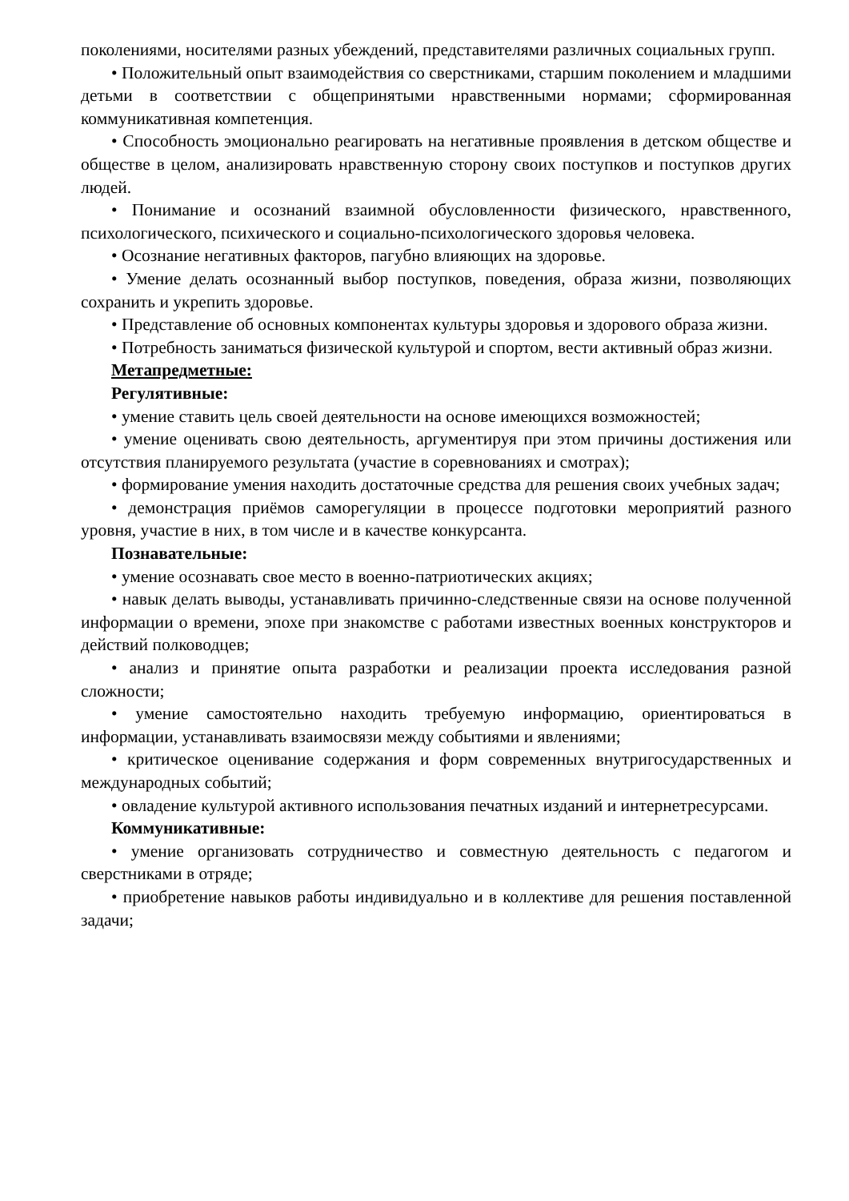поколениями, носителями разных убеждений, представителями различных социальных групп.
• Положительный опыт взаимодействия со сверстниками, старшим поколением и младшими детьми в соответствии с общепринятыми нравственными нормами; сформированная коммуникативная компетенция.
• Способность эмоционально реагировать на негативные проявления в детском обществе и обществе в целом, анализировать нравственную сторону своих поступков и поступков других людей.
• Понимание и осознаний взаимной обусловленности физического, нравственного, психологического, психического и социально-психологического здоровья человека.
• Осознание негативных факторов, пагубно влияющих на здоровье.
• Умение делать осознанный выбор поступков, поведения, образа жизни, позволяющих сохранить и укрепить здоровье.
• Представление об основных компонентах культуры здоровья и здорового образа жизни.
• Потребность заниматься физической культурой и спортом, вести активный образ жизни.
Метапредметные:
Регулятивные:
• умение ставить цель своей деятельности на основе имеющихся возможностей;
• умение оценивать свою деятельность, аргументируя при этом причины достижения или отсутствия планируемого результата (участие в соревнованиях и смотрах);
• формирование умения находить достаточные средства для решения своих учебных задач;
• демонстрация приёмов саморегуляции в процессе подготовки мероприятий разного уровня, участие в них, в том числе и в качестве конкурсанта.
Познавательные:
• умение осознавать свое место в военно-патриотических акциях;
• навык делать выводы, устанавливать причинно-следственные связи на основе полученной информации о времени, эпохе при знакомстве с работами известных военных конструкторов и действий полководцев;
• анализ и принятие опыта разработки и реализации проекта исследования разной сложности;
• умение самостоятельно находить требуемую информацию, ориентироваться в информации, устанавливать взаимосвязи между событиями и явлениями;
• критическое оценивание содержания и форм современных внутригосударственных и международных событий;
• овладение культурой активного использования печатных изданий и интернетресурсами.
Коммуникативные:
• умение организовать сотрудничество и совместную деятельность с педагогом и сверстниками в отряде;
• приобретение навыков работы индивидуально и в коллективе для решения поставленной задачи;